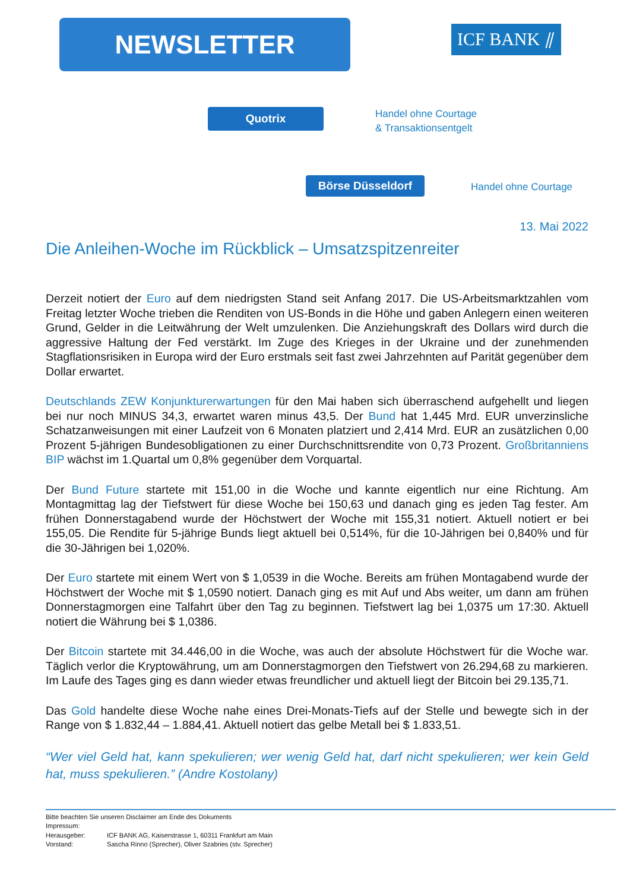NEWSLETTER ICF BANK ⫽
Quotrix
Handel ohne Courtage
& Transaktionsentgelt
Börse Düsseldorf Handel ohne Courtage
13. Mai 2022
Die Anleihen-Woche im Rückblick – Umsatzspitzenreiter
Derzeit notiert der Euro auf dem niedrigsten Stand seit Anfang 2017. Die US-Arbeitsmarktzahlen vom Freitag letzter Woche trieben die Renditen von US-Bonds in die Höhe und gaben Anlegern einen weiteren Grund, Gelder in die Leitwährung der Welt umzulenken. Die Anziehungskraft des Dollars wird durch die aggressive Haltung der Fed verstärkt. Im Zuge des Krieges in der Ukraine und der zunehmenden Stagflationsrisiken in Europa wird der Euro erstmals seit fast zwei Jahrzehnten auf Parität gegenüber dem Dollar erwartet.
Deutschlands ZEW Konjunkturerwartungen für den Mai haben sich überraschend aufgehellt und liegen bei nur noch MINUS 34,3, erwartet waren minus 43,5. Der Bund hat 1,445 Mrd. EUR unverzinsliche Schatzanweisungen mit einer Laufzeit von 6 Monaten platziert und 2,414 Mrd. EUR an zusätzlichen 0,00 Prozent 5-jährigen Bundesobligationen zu einer Durchschnittsrendite von 0,73 Prozent. Großbritanniens BIP wächst im 1.Quartal um 0,8% gegenüber dem Vorquartal.
Der Bund Future startete mit 151,00 in die Woche und kannte eigentlich nur eine Richtung. Am Montagmittag lag der Tiefstwert für diese Woche bei 150,63 und danach ging es jeden Tag fester. Am frühen Donnerstagabend wurde der Höchstwert der Woche mit 155,31 notiert. Aktuell notiert er bei 155,05. Die Rendite für 5-jährige Bunds liegt aktuell bei 0,514%, für die 10-Jährigen bei 0,840% und für die 30-Jährigen bei 1,020%.
Der Euro startete mit einem Wert von $ 1,0539 in die Woche. Bereits am frühen Montagabend wurde der Höchstwert der Woche mit $ 1,0590 notiert. Danach ging es mit Auf und Abs weiter, um dann am frühen Donnerstagmorgen eine Talfahrt über den Tag zu beginnen. Tiefstwert lag bei 1,0375 um 17:30. Aktuell notiert die Währung bei $ 1,0386.
Der Bitcoin startete mit 34.446,00 in die Woche, was auch der absolute Höchstwert für die Woche war. Täglich verlor die Kryptowährung, um am Donnerstagmorgen den Tiefstwert von 26.294,68 zu markieren. Im Laufe des Tages ging es dann wieder etwas freundlicher und aktuell liegt der Bitcoin bei 29.135,71.
Das Gold handelte diese Woche nahe eines Drei-Monats-Tiefs auf der Stelle und bewegte sich in der Range von $ 1.832,44 – 1.884,41. Aktuell notiert das gelbe Metall bei $ 1.833,51.
“Wer viel Geld hat, kann spekulieren; wer wenig Geld hat, darf nicht spekulieren; wer kein Geld hat, muss spekulieren.” (Andre Kostolany)
Bitte beachten Sie unseren Disclaimer am Ende des Dokuments
Impressum:
Herausgeber: ICF BANK AG, Kaiserstrasse 1, 60311 Frankfurt am Main
Vorstand: Sascha Rinno (Sprecher), Oliver Szabries (stv. Sprecher)